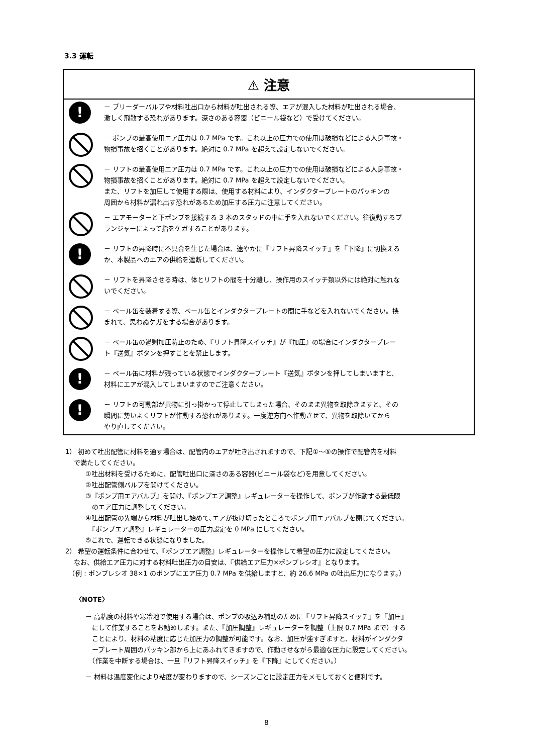3.3 運転
⚠ 注意
!
－ ブリーダーバルブや材料吐出口から材料が吐出される際、エアが混入した材料が吐出される場合、
激しく飛散する恐れがあります。深さのある容器（ビニール袋など）で受けてください。
－ ポンプの最高使用エア圧力は 0.7 MPa です。これ以上の圧力での使用は破損などによる人身事故・
物損事故を招くことがあります。絶対に 0.7 MPa を超えて設定しないでください。
－ リフトの最高使用エア圧力は 0.7 MPa です。これ以上の圧力での使用は破損などによる人身事故・
物損事故を招くことがあります。絶対に 0.7 MPa を超えて設定しないでください。
また、リフトを加圧して使用する際は、使用する材料により、インダクタープレートのパッキンの
周囲から材料が漏れ出す恐れがあるため加圧する圧力に注意してください。
－ エアモーターと下ポンプを接続する 3 本のスタッドの中に手を入れないでください。往復動するプ
ランジャーによって指をケガすることがあります。
!
－ リフトの昇降時に不具合を生じた場合は、速やかに『リフト昇降スイッチ』を『下降』に切換える
か、本製品へのエアの供給を遮断してください。
－ リフトを昇降させる時は、体とリフトの間を十分離し、操作用のスイッチ類以外には絶対に触れな
いでください。
－ ペール缶を装着する際、ペール缶とインダクタープレートの間に手などを入れないでください。挟
まれて、思わぬケガをする場合があります。
－ ペール缶の過剰加圧防止のため、『リフト昇降スイッチ』が『加圧』の場合にインダクタープレー
ト『送気』ボタンを押すことを禁止します。
!
－ ペール缶に材料が残っている状態でインダクタープレート『送気』ボタンを押してしまいますと、
材料にエアが混入してしまいますのでご注意ください。
!
－ リフトの可動部が異物に引っ掛かって停止してしまった場合、そのまま異物を取除きますと、その
瞬間に勢いよくリフトが作動する恐れがあります。一度逆方向へ作動させて、異物を取除いてから
やり直してください。
1） 初めて吐出配管に材料を通す場合は、配管内のエアが吐き出されますので、下記①～⑤の操作で配管内を材料
　 で満たしてください。
①吐出材料を受けるために、配管吐出口に深さのある容器(ビニール袋など)を用意してください。
②吐出配管側バルブを開けてください。
③『ポンプ用エアバルブ』を開け、『ポンプエア調整』レギュレーターを操作して、ポンプが作動する最低限
　のエア圧力に調整してください。
④吐出配管の先端から材料が吐出し始めて､エアが抜け切ったところでポンプ用エアバルブを閉じてください。
　『ポンプエア調整』レギュレーターの圧力設定を 0 MPa にしてください。
⑤これで、運転できる状態になりました。
2） 希望の運転条件に合わせて、『ポンプエア調整』レギュレーターを操作して希望の圧力に設定してください。
　 なお、供給エア圧力に対する材料吐出圧力の目安は、『供給エア圧力×ポンプレシオ』となります。
　（例 : ポンプレシオ 38×1 のポンプにエア圧力 0.7 MPa を供給しますと、約 26.6 MPa の吐出圧力になります。）
〈NOTE〉
－ 高粘度の材料や寒冷地で使用する場合は、ポンプの吸込み補助のために『リフト昇降スイッチ』を『加圧』
　にして作業することをお勧めします。また、『加圧調整』レギュレーターを調整（上限 0.7 MPa まで）する
　ことにより、材料の粘度に応じた加圧力の調整が可能です。なお、加圧が強すぎますと、材料がインダクタ
　ープレート周囲のパッキン部から上にあふれてきますので、作動させながら最適な圧力に設定してください。
　（作業を中断する場合は、一旦『リフト昇降スイッチ』を『下降』にしてください。）
－ 材料は温度変化により粘度が変わりますので、シーズンごとに設定圧力をメモしておくと便利です。
8